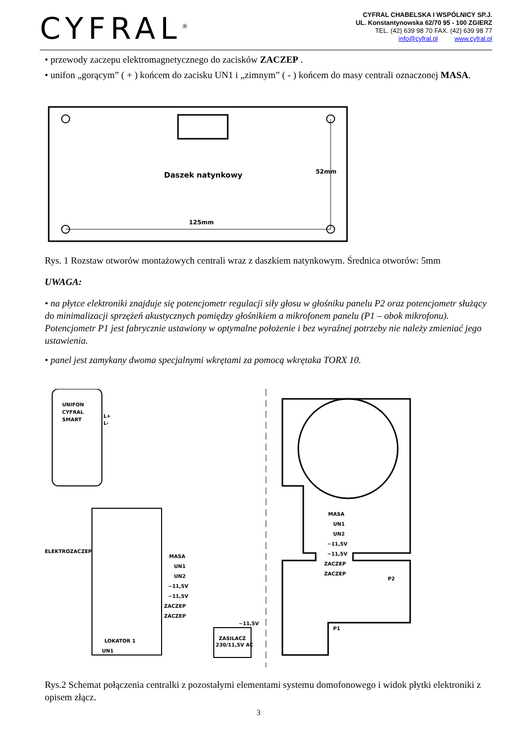CYFRAL<sup>®</sup>
CYFRAL CHABELSKA I WSPÓLNICY SP.J.
UL. Konstantynowska 62/70 95 - 100 ZGIERZ
TEL. (42) 639 98 70 FAX. (42) 639 98 77
info@cyfral.pl www.cyfral.pl
• przewody zaczepu elektromagnetycznego do zacisków ZACZEP .
• unifon „gorącym” ( + ) końcem do zacisku UN1 i „zimnym” ( - ) końcem do masy centrali oznaczonej MASA.
Daszek natynkowy
125mm
52mm
Rys. 1 Rozstaw otworów montażowych centrali wraz z daszkiem natynkowym. Średnica otworów: 5mm
UWAGA:
• na płytce elektroniki znajduje się potencjometr regulacji siły głosu w głośniku panelu P2 oraz potencjometr służący do minimalizacji sprzężeń akustycznych pomiędzy głośnikiem a mikrofonem panelu (P1 – obok mikrofonu). Potencjometr P1 jest fabrycznie ustawiony w optymalne położenie i bez wyraźnej potrzeby nie należy zmieniać jego ustawienia.
• panel jest zamykany dwoma specjalnymi wkrętami za pomocą wkrętaka TORX 10.
UNIFON
CYFRAL
SMART
L+
L-
LOKATOR 1
UN1
ELEKTROZACZEP
MASA
UN1
UN2
~11,5V
~11,5V
ZACZEP
ZACZEP
ZASILACZ
230/11,5V AC
~11,5V
MASA
UN1
UN2
~11,5V
~11,5V
ZACZEP
ZACZEP
P2
P1
Rys.2 Schemat połączenia centralki z pozostałymi elementami systemu domofonowego i widok płytki elektroniki z opisem złącz.
3